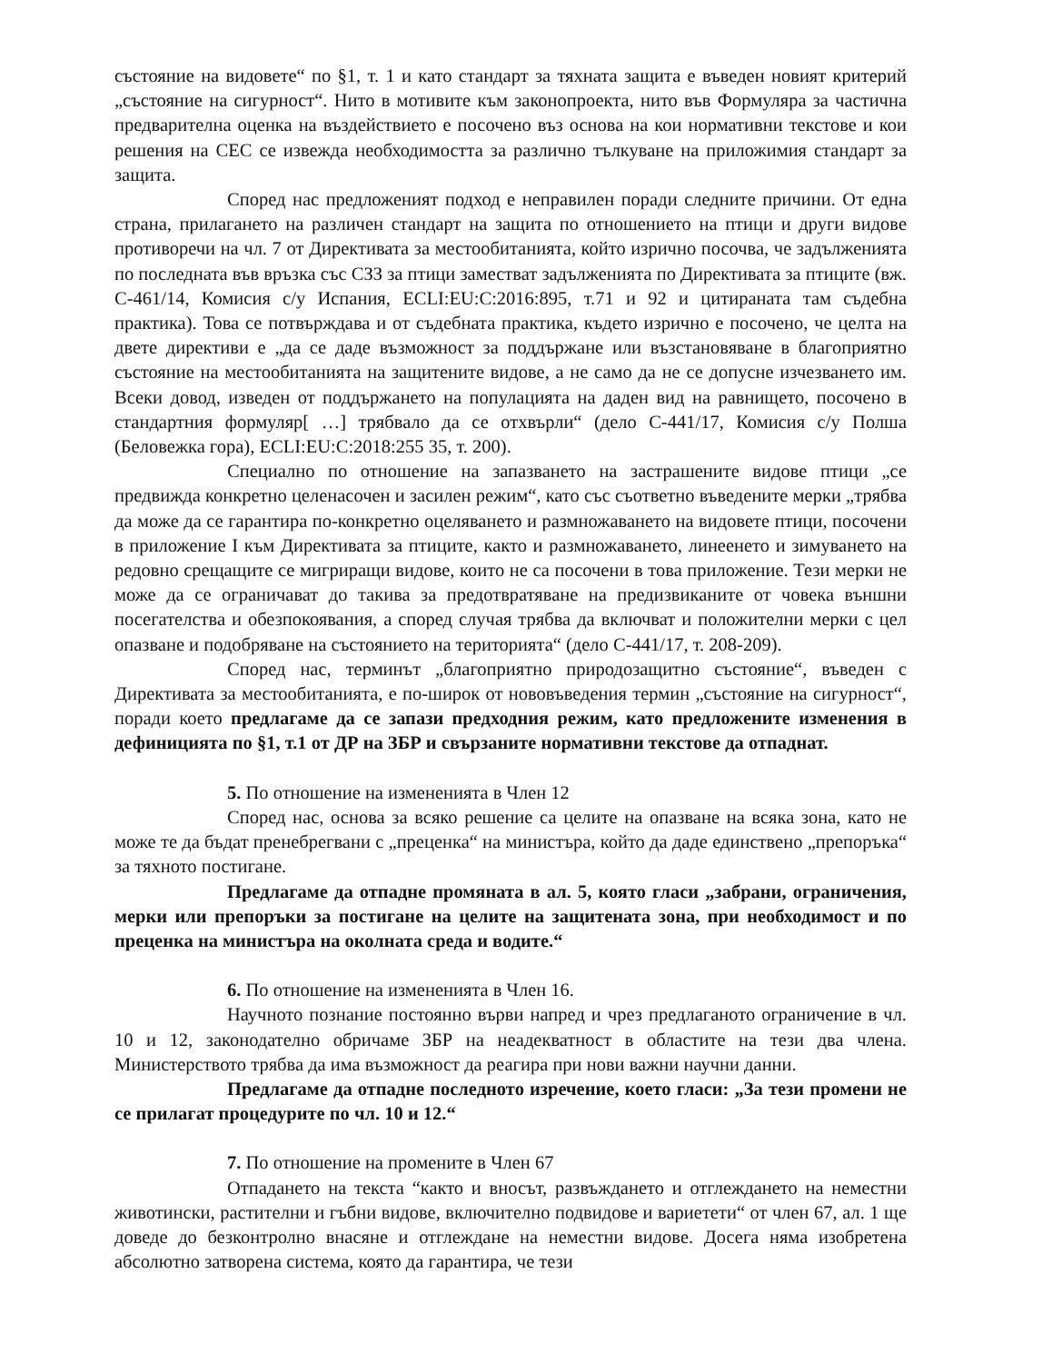състояние на видовете“ по §1, т. 1 и като стандарт за тяхната защита е въведен новият критерий „състояние на сигурност“. Нито в мотивите към законопроекта, нито във Формуляра за частична предварителна оценка на въздействието е посочено въз основа на кои нормативни текстове и кои решения на СЕС се извежда необходимостта за различно тълкуване на приложимия стандарт за защита.
Според нас предложеният подход е неправилен поради следните причини. От една страна, прилагането на различен стандарт на защита по отношението на птици и други видове противоречи на чл. 7 от Директивата за местообитанията, който изрично посочва, че задълженията по последната във връзка със СЗЗ за птици заместват задълженията по Директивата за птиците (вж. C-461/14, Комисия с/у Испания, ECLI:EU:C:2016:895, т.71 и 92 и цитираната там съдебна практика). Това се потвърждава и от съдебната практика, където изрично е посочено, че целта на двете директиви е „да се даде възможност за поддържане или възстановяване в благоприятно състояние на местообитанията на защитените видове, а не само да не се допусне изчезването им. Всеки довод, изведен от поддържането на популацията на даден вид на равнището, посочено в стандартния формуляр[ …] трябвало да се отхвърли“ (дело C-441/17, Комисия с/у Полша (Беловежка гора), ECLI:EU:C:2018:255 35, т. 200).
Специално по отношение на запазването на застрашените видове птици „се предвижда конкретно целенасочен и засилен режим“, като със съответно въведените мерки „трябва да може да се гарантира по-конкретно оцеляването и размножаването на видовете птици, посочени в приложение I към Директивата за птиците, както и размножаването, линеенето и зимуването на редовно срещащите се мигриращи видове, които не са посочени в това приложение. Тези мерки не може да се ограничават до такива за предотвратяване на предизвиканите от човека външни посегателства и обезпокоявания, а според случая трябва да включват и положителни мерки с цел опазване и подобряване на състоянието на територията“ (дело C-441/17, т. 208-209).
Според нас, терминът „благоприятно природозащитно състояние“, въведен с Директивата за местообитанията, е по-широк от нововъведения термин „състояние на сигурност“, поради което предлагаме да се запази предходния режим, като предложените изменения в дефиницията по §1, т.1 от ДР на ЗБР и свързаните нормативни текстове да отпаднат.
5. По отношение на измененията в Член 12
Според нас, основа за всяко решение са целите на опазване на всяка зона, като не може те да бъдат пренебрегвани с „преценка“ на министъра, който да даде единствено „препоръка“ за тяхното постигане.
Предлагаме да отпадне промяната в ал. 5, която гласи „забрани, ограничения, мерки или препоръки за постигане на целите на защитената зона, при необходимост и по преценка на министъра на околната среда и водите.“
6. По отношение на измененията в Член 16.
Научното познание постоянно върви напред и чрез предлаганото ограничение в чл. 10 и 12, законодателно обричаме ЗБР на неадекватност в областите на тези два члена. Министерството трябва да има възможност да реагира при нови важни научни данни.
Предлагаме да отпадне последното изречение, което гласи: „За тези промени не се прилагат процедурите по чл. 10 и 12.“
7. По отношение на промените в Член 67
Отпадането на текста “както и вносът, развъждането и отглеждането на неместни животински, растителни и гъбни видове, включително подвидове и вариетети“ от член 67, ал. 1 ще доведе до безконтролно внасяне и отглеждане на неместни видове. Досега няма изобретена абсолютно затворена система, която да гарантира, че тези